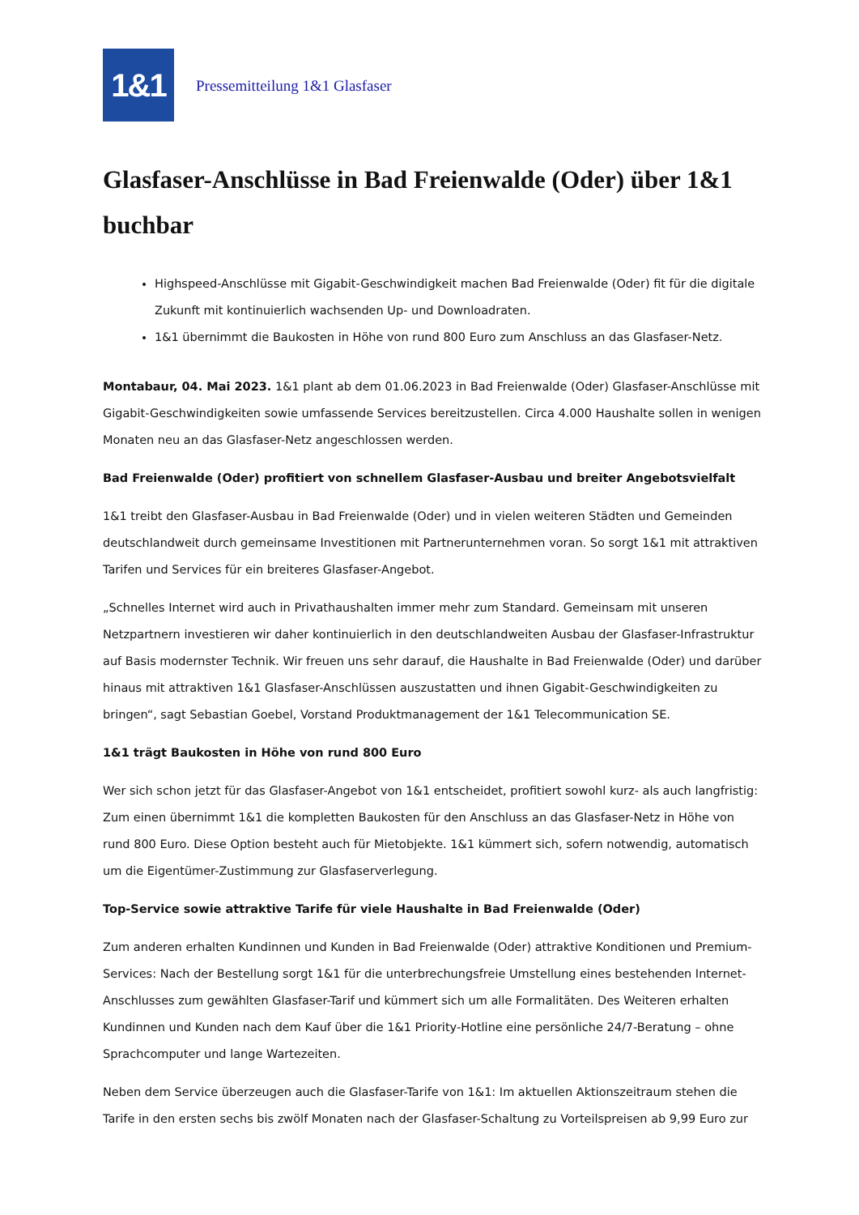1&1
Pressemitteilung 1&1 Glasfaser
Glasfaser-Anschlüsse in Bad Freienwalde (Oder) über 1&1 buchbar
Highspeed-Anschlüsse mit Gigabit-Geschwindigkeit machen Bad Freienwalde (Oder) fit für die digitale Zukunft mit kontinuierlich wachsenden Up- und Downloadraten.
1&1 übernimmt die Baukosten in Höhe von rund 800 Euro zum Anschluss an das Glasfaser-Netz.
Montabaur, 04. Mai 2023. 1&1 plant ab dem 01.06.2023 in Bad Freienwalde (Oder) Glasfaser-Anschlüsse mit Gigabit-Geschwindigkeiten sowie umfassende Services bereitzustellen. Circa 4.000 Haushalte sollen in wenigen Monaten neu an das Glasfaser-Netz angeschlossen werden.
Bad Freienwalde (Oder) profitiert von schnellem Glasfaser-Ausbau und breiter Angebotsvielfalt
1&1 treibt den Glasfaser-Ausbau in Bad Freienwalde (Oder) und in vielen weiteren Städten und Gemeinden deutschlandweit durch gemeinsame Investitionen mit Partnerunternehmen voran. So sorgt 1&1 mit attraktiven Tarifen und Services für ein breiteres Glasfaser-Angebot.
„Schnelles Internet wird auch in Privathaushalten immer mehr zum Standard. Gemeinsam mit unseren Netzpartnern investieren wir daher kontinuierlich in den deutschlandweiten Ausbau der Glasfaser-Infrastruktur auf Basis modernster Technik. Wir freuen uns sehr darauf, die Haushalte in Bad Freienwalde (Oder) und darüber hinaus mit attraktiven 1&1 Glasfaser-Anschlüssen auszustatten und ihnen Gigabit-Geschwindigkeiten zu bringen“, sagt Sebastian Goebel, Vorstand Produktmanagement der 1&1 Telecommunication SE.
1&1 trägt Baukosten in Höhe von rund 800 Euro
Wer sich schon jetzt für das Glasfaser-Angebot von 1&1 entscheidet, profitiert sowohl kurz- als auch langfristig: Zum einen übernimmt 1&1 die kompletten Baukosten für den Anschluss an das Glasfaser-Netz in Höhe von rund 800 Euro. Diese Option besteht auch für Mietobjekte. 1&1 kümmert sich, sofern notwendig, automatisch um die Eigentümer-Zustimmung zur Glasfaserverlegung.
Top-Service sowie attraktive Tarife für viele Haushalte in Bad Freienwalde (Oder)
Zum anderen erhalten Kundinnen und Kunden in Bad Freienwalde (Oder) attraktive Konditionen und Premium-Services: Nach der Bestellung sorgt 1&1 für die unterbrechungsfreie Umstellung eines bestehenden Internet-Anschlusses zum gewählten Glasfaser-Tarif und kümmert sich um alle Formalitäten. Des Weiteren erhalten Kundinnen und Kunden nach dem Kauf über die 1&1 Priority-Hotline eine persönliche 24/7-Beratung – ohne Sprachcomputer und lange Wartezeiten.
Neben dem Service überzeugen auch die Glasfaser-Tarife von 1&1: Im aktuellen Aktionszeitraum stehen die Tarife in den ersten sechs bis zwölf Monaten nach der Glasfaser-Schaltung zu Vorteilspreisen ab 9,99 Euro zur